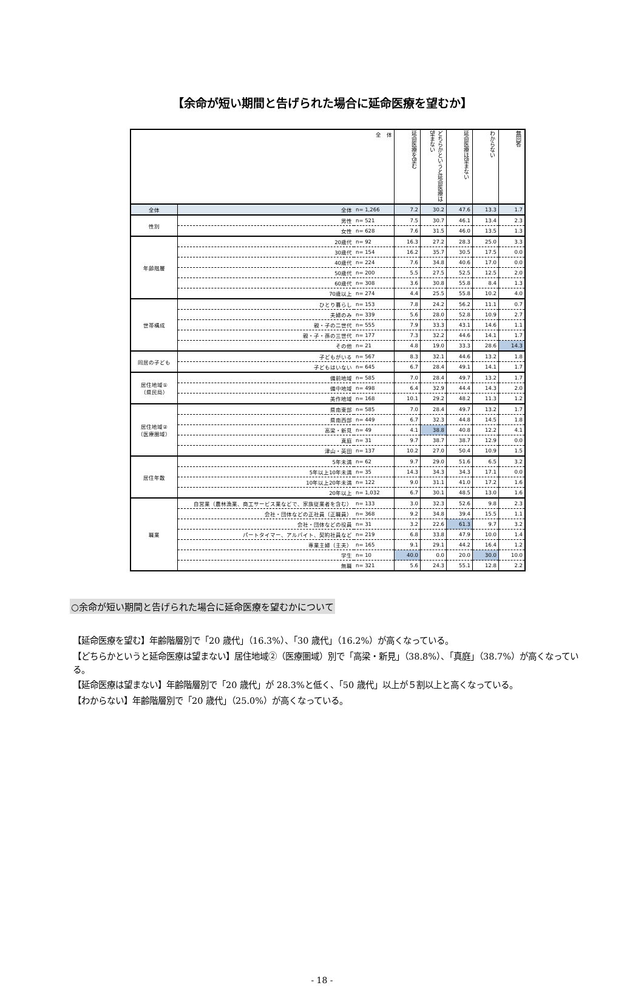【余命が短い期間と告げられた場合に延命医療を望むか】
| 全 体 | | | 延命医療を望む | どちらかというと延命医療は望まない | 延命医療は望まない | わからない | 無回答 |
| 全体 | 全体 | n= 1,266 | 7.2 | 30.2 | 47.6 | 13.3 | 1.7 |
| 性別 | 男性 | n= 521 | 7.5 | 30.7 | 46.1 | 13.4 | 2.3 |
| | 女性 | n= 628 | 7.6 | 31.5 | 46.0 | 13.5 | 1.3 |
| 年齢階層 | 20歳代 | n= 92 | 16.3 | 27.2 | 28.3 | 25.0 | 3.3 |
| | 30歳代 | n= 154 | 16.2 | 35.7 | 30.5 | 17.5 | 0.0 |
| | 40歳代 | n= 224 | 7.6 | 34.8 | 40.6 | 17.0 | 0.0 |
| | 50歳代 | n= 200 | 5.5 | 27.5 | 52.5 | 12.5 | 2.0 |
| | 60歳代 | n= 308 | 3.6 | 30.8 | 55.8 | 8.4 | 1.3 |
| | 70歳以上 | n= 274 | 4.4 | 25.5 | 55.8 | 10.2 | 4.0 |
| 世帯構成 | ひとり暮らし | n= 153 | 7.8 | 24.2 | 56.2 | 11.1 | 0.7 |
| | 夫婦のみ | n= 339 | 5.6 | 28.0 | 52.8 | 10.9 | 2.7 |
| | 親・子の二世代 | n= 555 | 7.9 | 33.3 | 43.1 | 14.6 | 1.1 |
| | 親・子・孫の三世代 | n= 177 | 7.3 | 32.2 | 44.6 | 14.1 | 1.7 |
| | その他 | n= 21 | 4.8 | 19.0 | 33.3 | 28.6 | 14.3 |
| 同居の子ども | 子どもがいる | n= 567 | 8.3 | 32.1 | 44.6 | 13.2 | 1.8 |
| | 子どもはいない | n= 645 | 6.7 | 28.4 | 49.1 | 14.1 | 1.7 |
| 居住地域① （県民局） | 備前地域 | n= 585 | 7.0 | 28.4 | 49.7 | 13.2 | 1.7 |
| | 備中地域 | n= 498 | 6.4 | 32.9 | 44.4 | 14.3 | 2.0 |
| | 美作地域 | n= 168 | 10.1 | 29.2 | 48.2 | 11.3 | 1.2 |
| 居住地域② （医療圏域） | 県南東部 | n= 585 | 7.0 | 28.4 | 49.7 | 13.2 | 1.7 |
| | 県南西部 | n= 449 | 6.7 | 32.3 | 44.8 | 14.5 | 1.8 |
| | 高梁・新見 | n= 49 | 4.1 | 38.8 | 40.8 | 12.2 | 4.1 |
| | 真庭 | n= 31 | 9.7 | 38.7 | 38.7 | 12.9 | 0.0 |
| | 津山・英田 | n= 137 | 10.2 | 27.0 | 50.4 | 10.9 | 1.5 |
| 居住年数 | 5年未満 | n= 62 | 9.7 | 29.0 | 51.6 | 6.5 | 3.2 |
| | 5年以上10年未満 | n= 35 | 14.3 | 34.3 | 34.3 | 17.1 | 0.0 |
| | 10年以上20年未満 | n= 122 | 9.0 | 31.1 | 41.0 | 17.2 | 1.6 |
| | 20年以上 | n= 1,032 | 6.7 | 30.1 | 48.5 | 13.0 | 1.6 |
| 職業 | 自営業（農林漁業、商工サービス業などで、家族従業者を含む） | n= 133 | 3.0 | 32.3 | 52.6 | 9.8 | 2.3 |
| | 会社・団体などの正社員（正職員） | n= 368 | 9.2 | 34.8 | 39.4 | 15.5 | 1.1 |
| | 会社・団体などの役員 | n= 31 | 3.2 | 22.6 | 61.3 | 9.7 | 3.2 |
| | パートタイマー、アルバイト、契約社員など | n= 219 | 6.8 | 33.8 | 47.9 | 10.0 | 1.4 |
| | 専業主婦（主夫） | n= 165 | 9.1 | 29.1 | 44.2 | 16.4 | 1.2 |
| | 学生 | n= 10 | 40.0 | 0.0 | 20.0 | 30.0 | 10.0 |
| | 無職 | n= 321 | 5.6 | 24.3 | 55.1 | 12.8 | 2.2 |
○余命が短い期間と告げられた場合に延命医療を望むかについて
【延命医療を望む】年齢階層別で「20 歳代」（16.3%）、「30 歳代」（16.2%）が高くなっている。
【どちらかというと延命医療は望まない】居住地域②（医療圏域）別で「高梁・新見」（38.8%）、「真庭」（38.7%）が高くなっている。
【延命医療は望まない】年齢階層別で「20 歳代」が 28.3%と低く、「50 歳代」以上が５割以上と高くなっている。
【わからない】年齢階層別で「20 歳代」（25.0%）が高くなっている。
- 18 -